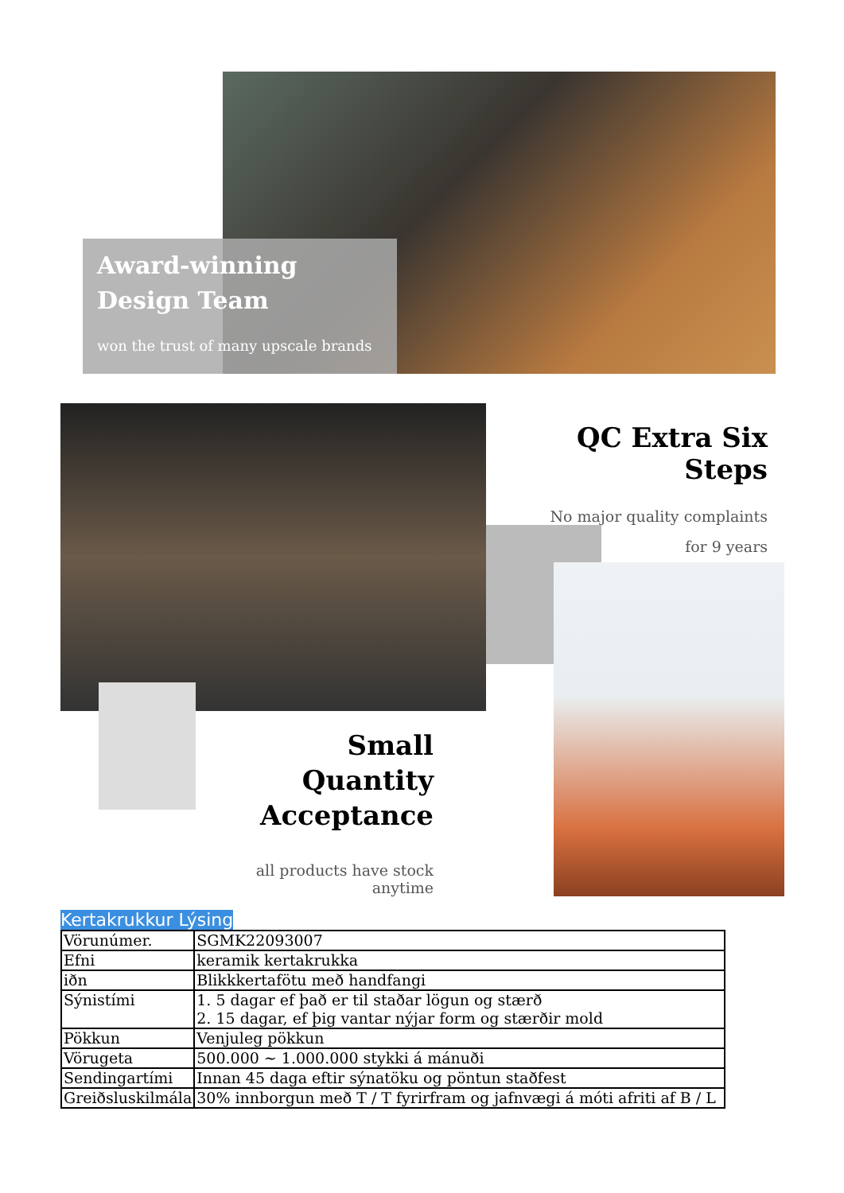Award-winning
Design Team
won the trust of many upscale brands
QC Extra Six Steps
No major quality complaints
for 9 years
Small Quantity
Acceptance
all products have stock anytime
Kertakrukkur Lýsing
| Vörunúmer. | SGMK22093007 |
| Efni | keramik kertakrukka |
| iðn | Blikkkertafötu með handfangi |
| Sýnistími | 1. 5 dagar ef það er til staðar lögun og stærð 2. 15 dagar, ef þig vantar nýjar form og stærðir mold |
| Pökkun | Venjuleg pökkun |
| Vörugeta | 500.000 ~ 1.000.000 stykki á mánuði |
| Sendingartími | Innan 45 daga eftir sýnatöku og pöntun staðfest |
| Greiðsluskilmála | 30% innborgun með T / T fyrirfram og jafnvægi á móti afriti af B / L |